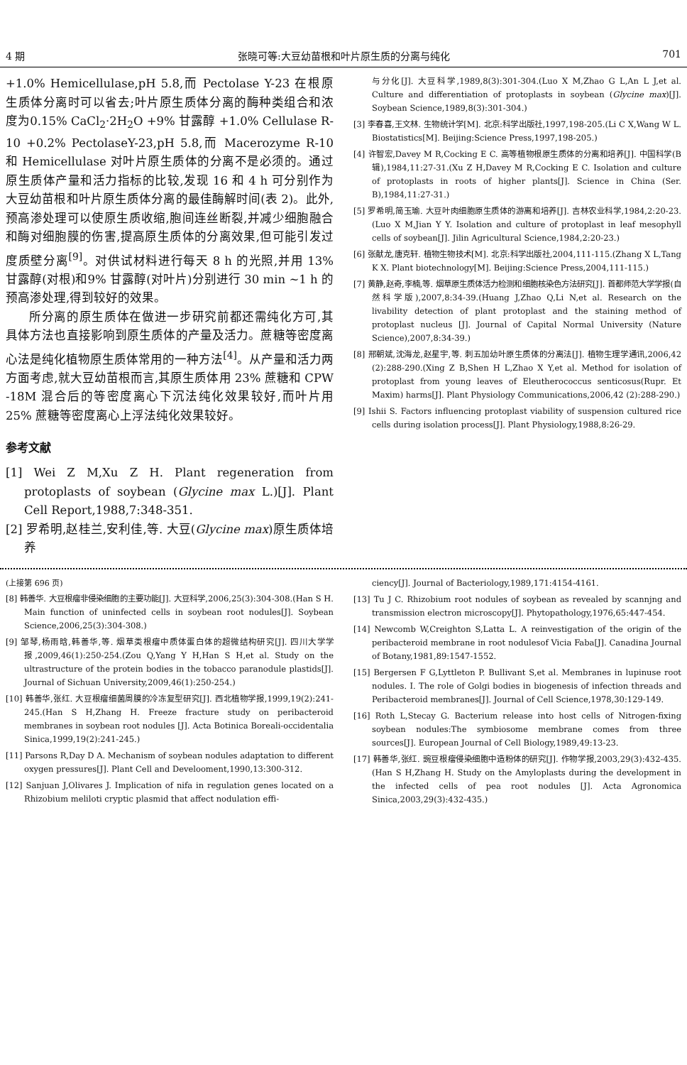4 期 张晓可等:大豆幼苗根和叶片原生质的分离与纯化 701
+1.0% Hemicellulase,pH 5.8,而 Pectolase Y-23 在根原生质体分离时可以省去;叶片原生质体分离的酶种类组合和浓度为0.15% CaCl<sub>2</sub>·2H<sub>2</sub>O +9% 甘露醇 +1.0% Cellulase R-10 +0.2% PectolaseY-23,pH 5.8,而 Macerozyme R-10 和 Hemicellulase 对叶片原生质体的分离不是必须的。通过原生质体产量和活力指标的比较,发现 16 和 4 h 可分别作为大豆幼苗根和叶片原生质体分离的最佳酶解时间(表 2)。此外,预高渗处理可以使原生质收缩,胞间连丝断裂,并减少细胞融合和酶对细胞膜的伤害,提高原生质体的分离效果,但可能引发过度质壁分离<sup>[9]</sup>。对供试材料进行每天 8 h 的光照,并用 13% 甘露醇(对根)和9% 甘露醇(对叶片)分别进行 30 min ~1 h 的预高渗处理,得到较好的效果。
所分离的原生质体在做进一步研究前都还需纯化方可,其具体方法也直接影响到原生质体的产量及活力。蔗糖等密度离心法是纯化植物原生质体常用的一种方法<sup>[4]</sup>。从产量和活力两方面考虑,就大豆幼苗根而言,其原生质体用 23% 蔗糖和 CPW -18M 混合后的等密度离心下沉法纯化效果较好,而叶片用 25% 蔗糖等密度离心上浮法纯化效果较好。
参考文献
[1] Wei Z M,Xu Z H. Plant regeneration from protoplasts of soybean (Glycine max L.)[J]. Plant Cell Report,1988,7:348-351.
[2] 罗希明,赵桂兰,安利佳,等. 大豆(Glycine max)原生质体培养
与分化[J]. 大豆科学,1989,8(3):301-304.(Luo X M,Zhao G L,An L J,et al. Culture and differentiation of protoplasts in soybean (Glycine max)[J]. Soybean Science,1989,8(3):301-304.)
[3] 李春喜,王文林. 生物统计学[M]. 北京:科学出版社,1997,198-205.(Li C X,Wang W L. Biostatistics[M]. Beijing:Science Press,1997,198-205.)
[4] 许智宏,Davey M R,Cocking E C. 高等植物根原生质体的分离和培养[J]. 中国科学(B 辑),1984,11:27-31.(Xu Z H,Davey M R,Cocking E C. Isolation and culture of protoplasts in roots of higher plants[J]. Science in China (Ser. B),1984,11:27-31.)
[5] 罗希明,简玉瑜. 大豆叶肉细胞原生质体的游离和培养[J]. 吉林农业科学,1984,2:20-23.(Luo X M,Jian Y Y. Isolation and culture of protoplast in leaf mesophyll cells of soybean[J]. Jilin Agricultural Science,1984,2:20-23.)
[6] 张献龙,唐克轩. 植物生物技术[M]. 北京:科学出版社,2004,111-115.(Zhang X L,Tang K X. Plant biotechnology[M]. Beijing:Science Press,2004,111-115.)
[7] 黄静,赵奇,李楠,等. 烟草原生质体活力检测和细胞核染色方法研究[J]. 首都师范大学学报(自然科学版),2007,8:34-39.(Huang J,Zhao Q,Li N,et al. Research on the livability detection of plant protoplast and the staining method of protoplast nucleus [J]. Journal of Capital Normal University (Nature Science),2007,8:34-39.)
[8] 邢朝斌,沈海龙,赵星宇,等. 刺五加幼叶原生质体的分离法[J]. 植物生理学通讯,2006,42 (2):288-290.(Xing Z B,Shen H L,Zhao X Y,et al. Method for isolation of protoplast from young leaves of Eleutherococcus senticosus(Rupr. Et Maxim) harms[J]. Plant Physiology Communications,2006,42 (2):288-290.)
[9] Ishii S. Factors influencing protoplast viability of suspension cultured rice cells during isolation process[J]. Plant Physiology,1988,8:26-29.
(上接第 696 页)
[8] 韩善华. 大豆根瘤非侵染细胞的主要功能[J]. 大豆科学,2006,25(3):304-308.(Han S H. Main function of uninfected cells in soybean root nodules[J]. Soybean Science,2006,25(3):304-308.)
[9] 邹琴,杨雨晗,韩善华,等. 烟草类根瘤中质体蛋白体的超微结构研究[J]. 四川大学学报,2009,46(1):250-254.(Zou Q,Yang Y H,Han S H,et al. Study on the ultrastructure of the protein bodies in the tobacco paranodule plastids[J]. Journal of Sichuan University,2009,46(1):250-254.)
[10] 韩善华,张红. 大豆根瘤细菌周膜的冷冻复型研究[J]. 西北植物学报,1999,19(2):241-245.(Han S H,Zhang H. Freeze fracture study on peribacteroid membranes in soybean root nodules [J]. Acta Botinica Boreali-occidentalia Sinica,1999,19(2):241-245.)
[11] Parsons R,Day D A. Mechanism of soybean nodules adaptation to different oxygen pressures[J]. Plant Cell and Develooment,1990,13:300-312.
[12] Sanjuan J,Olivares J. Implication of nifa in regulation genes located on a Rhizobium meliloti cryptic plasmid that affect nodulation effi-
ciency[J]. Journal of Bacteriology,1989,171:4154-4161.
[13] Tu J C. Rhizobium root nodules of soybean as revealed by scannjng and transmission electron microscopy[J]. Phytopathology,1976,65:447-454.
[14] Newcomb W,Creighton S,Latta L. A reinvestigation of the origin of the peribacteroid membrane in root nodulesof Vicia Faba[J]. Canadina Journal of Botany,1981,89:1547-1552.
[15] Bergersen F G,Lyttleton P. Bullivant S,et al. Membranes in lupinuse root nodules. I. The role of Golgi bodies in biogenesis of infection threads and Peribacteroid membranes[J]. Journal of Cell Science,1978,30:129-149.
[16] Roth L,Stecay G. Bacterium release into host cells of Nitrogen-fixing soybean nodules:The symbiosome membrane comes from three sources[J]. European Journal of Cell Biology,1989,49:13-23.
[17] 韩善华,张红. 豌豆根瘤侵染细胞中造粉体的研究[J]. 作物学报,2003,29(3):432-435.(Han S H,Zhang H. Study on the Amyloplasts during the development in the infected cells of pea root nodules [J]. Acta Agronomica Sinica,2003,29(3):432-435.)